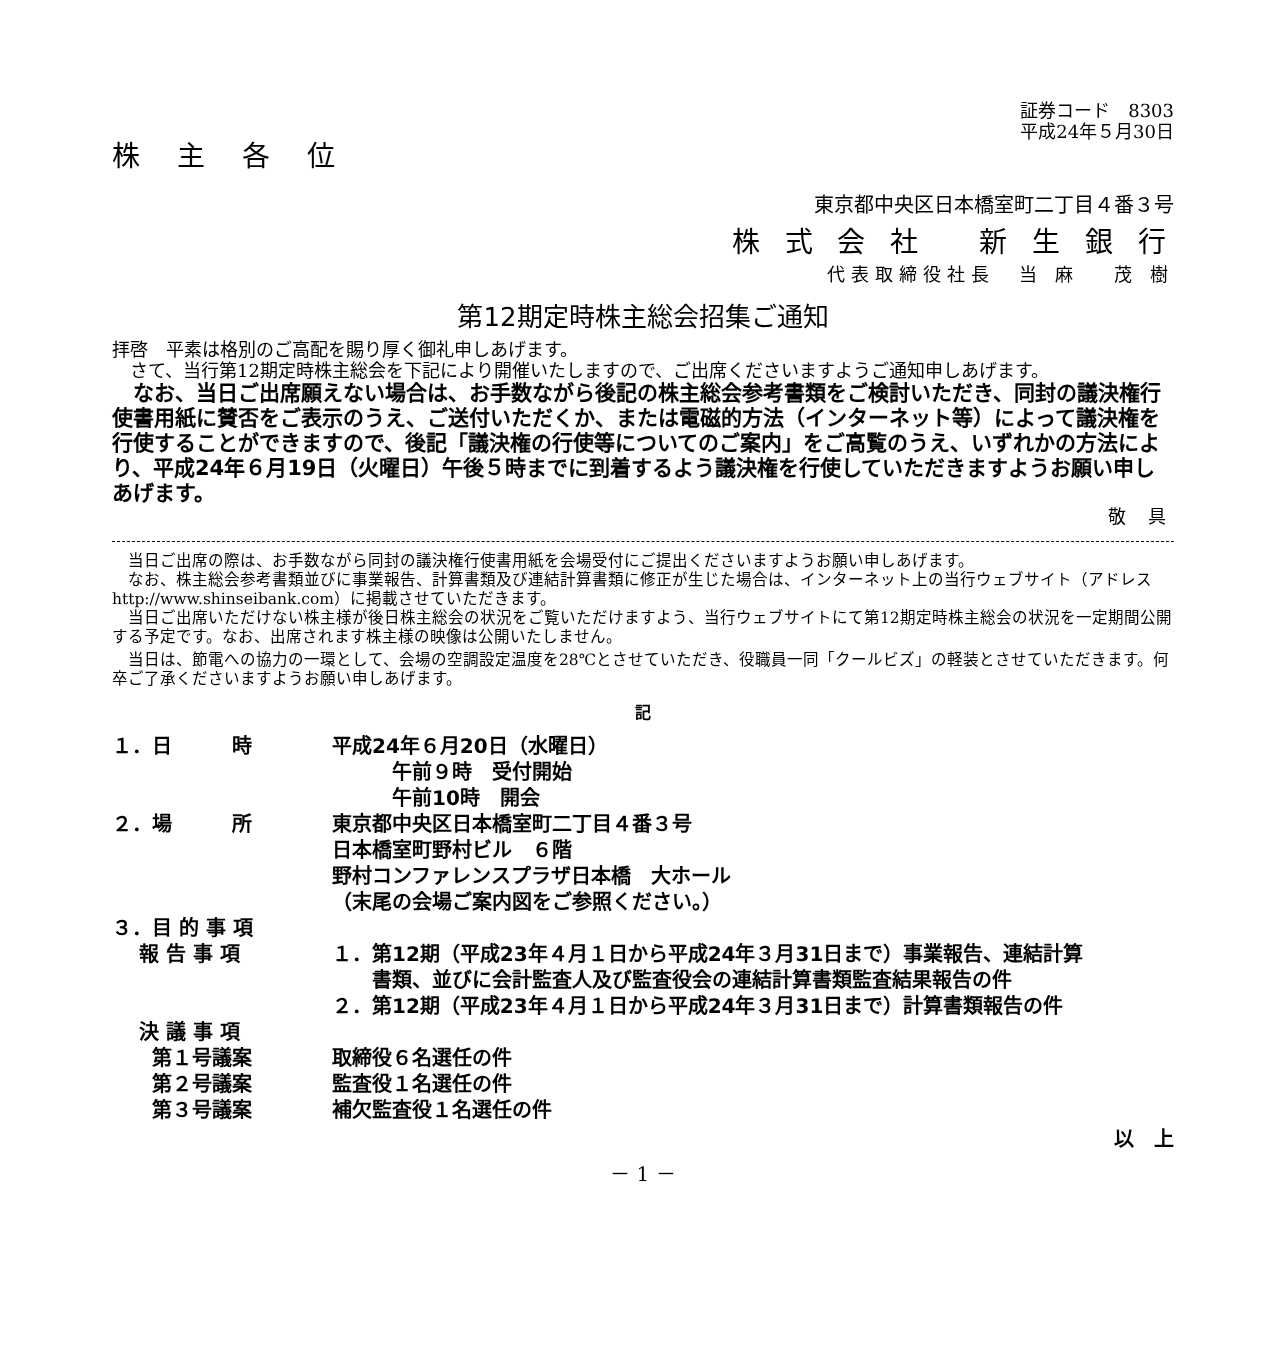証券コード　8303
平成24年５月30日
株 主 各 位
東京都中央区日本橋室町二丁目４番３号
株 式 会 社　 新 生 銀 行
代表取締役社長　当 麻　 茂 樹
第12期定時株主総会招集ご通知
拝啓　平素は格別のご高配を賜り厚く御礼申しあげます。
　さて、当行第12期定時株主総会を下記により開催いたしますので、ご出席くださいますようご通知申しあげます。
　なお、当日ご出席願えない場合は、お手数ながら後記の株主総会参考書類をご検討いただき、同封の議決権行使書用紙に賛否をご表示のうえ、ご送付いただくか、または電磁的方法（インターネット等）によって議決権を行使することができますので、後記「議決権の行使等についてのご案内」をご高覧のうえ、いずれかの方法により、平成24年６月19日（火曜日）午後５時までに到着するよう議決権を行使していただきますようお願い申しあげます。
敬 具
　当日ご出席の際は、お手数ながら同封の議決権行使書用紙を会場受付にご提出くださいますようお願い申しあげます。
　なお、株主総会参考書類並びに事業報告、計算書類及び連結計算書類に修正が生じた場合は、インターネット上の当行ウェブサイト（アドレス　http://www.shinseibank.com）に掲載させていただきます。
　当日ご出席いただけない株主様が後日株主総会の状況をご覧いただけますよう、当行ウェブサイトにて第12期定時株主総会の状況を一定期間公開する予定です。なお、出席されます株主様の映像は公開いたしません。
　当日は、節電への協力の一環として、会場の空調設定温度を28℃とさせていただき、役職員一同「クールビズ」の軽装とさせていただきます。何卒ご了承くださいますようお願い申しあげます。
記
| １．日 時 | 平成24年６月20日（水曜日） 午前９時 受付開始 午前10時 開会 |
| ２．場 所 | 東京都中央区日本橋室町二丁目４番３号 日本橋室町野村ビル ６階 野村コンファレンスプラザ日本橋 大ホール （末尾の会場ご案内図をご参照ください。） |
| ３．目 的 事 項 | |
| 報 告 事 項 | １．第12期（平成23年４月１日から平成24年３月31日まで）事業報告、連結計算 書類、並びに会計監査人及び監査役会の連結計算書類監査結果報告の件 ２．第12期（平成23年４月１日から平成24年３月31日まで）計算書類報告の件 |
| 決 議 事 項 | |
| 第１号議案 | 取締役６名選任の件 |
| 第２号議案 | 監査役１名選任の件 |
| 第３号議案 | 補欠監査役１名選任の件 |
以　上
－ 1 －